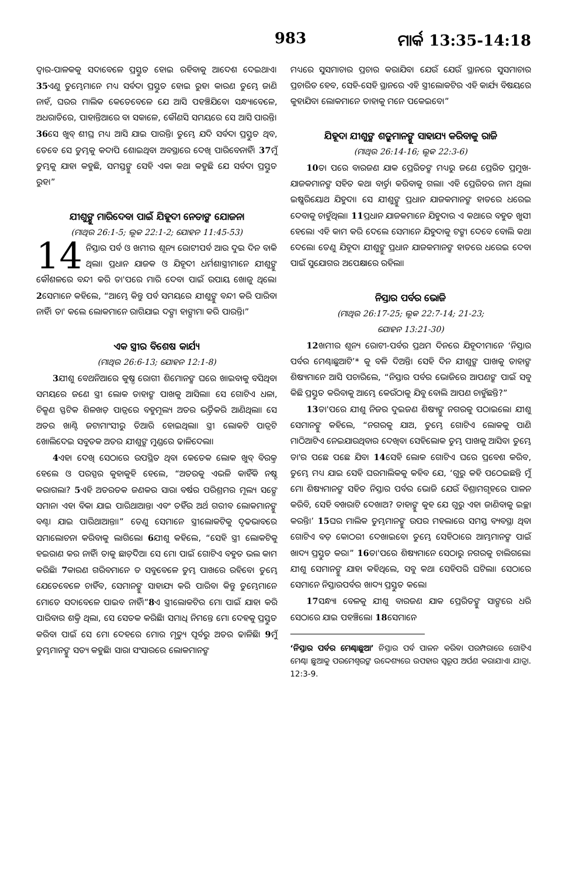983 ମାର୍କ 13:35-14:18
ଦ୍ୱାର-ପାଳକକୁ ସଦାବେଳେ ପ୍ରସ୍ତୁତ ହୋଇ ରହିବାକୁ ଆଦେଶ ଦେଇଥାଏ। 35ଏଣୁ ତୁମ୍ଭେମାନେ ମଧ୍ୟ ସର୍ବଦା ପ୍ରସ୍ତୁତ ହୋଇ ରୁହ। କାରଣ ତୁମ୍ଭେ ଜାଣି ନାହଁ, ଘରର ମାଲିକ କେତେବେଳେ ଯେ ଆସି ପହଞ୍ଚିଯିବେ। ସନ୍ଧ୍ୟାବେଳେ, ଅଧରାତିରେ, ପାହାନ୍ତିଆରେ ବା ସକାଳେ, କୌଣସି ସମୟରେ ସେ ଆସି ପାରନ୍ତି। 36ସେ ଖୁବ୍ ଶୀଘ୍ର ମଧ୍ୟ ଆସି ଯାଇ ପାରନ୍ତି। ତୁମ୍ଭେ ଯଦି ସର୍ବଦା ପ୍ରସ୍ତୁତ ଥିବ, ତେବେ ସେ ତୁମ୍ଭକୁ କଦାପି ଶୋଇଥିବା ଅବସ୍ଥାରେ ଦେଖି ପାରିବେନାହିଁ। 37ମୁଁ ତୁମ୍ଭକୁ ଯାହା କହୁଛି, ସମସ୍ତଙ୍କୁ ସେହି ଏକା କଥା କହୁଛି ଯେ ସର୍ବଦା ପ୍ରସ୍ତୁତ ରୁହ।”
ଯୀଶୁଙ୍କୁ ମାରିଦେବା ପାଇଁ ଯିହୂଦୀ ନେତାଙ୍କ ଯୋଜନା
(ମାଥିଉ 26:1-5; ଲୂକ 22:1-2; ଯୋହନ 11:45-53)
14 ନିସ୍ତାର ପର୍ବ ଓ ଖମୀର ଶୂନ୍ୟ ରୋଟୀପର୍ବ ଆଉ ଦୁଇ ଦିନ ବାକି ଥିଲା। ପ୍ରଧାନ ଯାଜକ ଓ ଯିହୂଦୀ ଧର୍ମଶାସ୍ତ୍ରୀମାନେ ଯୀଶୁଙ୍କୁ କୌଶଳରେ ବନ୍ଦୀ କରି ତା'ପରେ ମାରି ଦେବା ପାଇଁ ଉପାୟ ଖୋଜୁ ଥିଲେ। 2ସେମାନେ କହିଲେ, “ଆମ୍ଭେ କିନ୍ତୁ ପର୍ବ ସମୟରେ ଯୀଶୁଙ୍କୁ ବନ୍ଦୀ କରି ପାରିବା ନାହିଁ। ତା' କଲେ ଲୋକମାନେ ରାଗିଯାଇ ଦଙ୍ଗା ହାଙ୍ଗାମା କରି ପାରନ୍ତି।”
ଏକ ସ୍ତ୍ରୀର ବିଶେଷ କାର୍ଯ୍ୟ
(ମାଥିଉ 26:6-13; ଯୋହନ 12:1-8)
3ଯୀଶୁ ବେଥନିଆରେ କୁଷ୍ଠ ରୋଗୀ ଶିମୋନଙ୍କ ଘରେ ଖାଇବାକୁ ବସିଥିବା ସମୟରେ ଜଣେ ସ୍ତ୍ରୀ ଲୋକ ତାହାଙ୍କ ପାଖକୁ ଆସିଲା। ସେ ଗୋଟିଏ ଧଳା, ଚିକ୍କଣ ସ୍ଫଟିକ ଶିଳଖଡ଼ ପାତ୍ରରେ ବହୁମୂଲ୍ୟ ଅତର ଭର୍ତ୍ତିକରି ଆଣିଥିଲା। ସେ ଅତର ଖାଣ୍ଟି ଜଟାମାଂସୀରୁ ତିଆରି ହୋଇଥିଲା। ସ୍ତ୍ରୀ ଲୋକଟି ପାତ୍ରଟି ଖୋଲିଦେଇ ସବୁତକ ଅତର ଯୀଶୁଙ୍କ ମୁଣ୍ଡରେ ଢାଳିଦେଲା।
4ଏହା ଦେଖି ସେଠାରେ ଉପସ୍ଥିତ ଥିବା କେତେକ ଲୋକ ଖୁବ୍ ବିରକ୍ତ ହେଲେ ଓ ପରସ୍ପର କୁହାକୁହି ହେଲେ, “ଅତରକୁ ଏଭଳି କାହିଁକି ନଷ୍ଟ କରାଗଲା? 5ଏହି ଅତରତକ ଜଣକର ସାରା ବର୍ଷର ପରିଶ୍ରମର ମୂଲ୍ୟ ସଙ୍ଗେ ସମାନ। ଏହା ବିକା ଯାଇ ପାରିଥାଆନ୍ତା ଏବଂ ତହିଁର ଅର୍ଥ ଗରୀବ ଲୋକମାନଙ୍କୁ ବଣ୍ଟା ଯାଇ ପାରିଥାଆନ୍ତା।” ତେଣୁ ସେମାନେ ସ୍ତ୍ରୀଲୋକଟିକୁ ଦୃଢଭାବରେ ସମାଲୋଚନା କରିବାକୁ ଲାଗିଲେ। 6ଯୀଶୁ କହିଲେ, “ସେହି ସ୍ତ୍ରୀ ଲୋକଟିକୁ ହଇରାଣ କର ନାହିଁ। ତାକୁ ଛାଡ଼ିଦିଅ। ସେ ମୋ ପାଇଁ ଗୋଟିଏ ବହୁତ ଭଲ କାମ କରିଛି। 7କାରଣ ଗରିବମାନେ ତ ସବୁବେଳେ ତୁମ୍ଭ ପାଖରେ ରହିବେ। ତୁମ୍ଭେ ଯେତେବେଳେ ଚାହିଁବ, ସେମାନଙ୍କୁ ସାହାଯ୍ୟ କରି ପାରିବ। କିନ୍ତୁ ତୁମ୍ଭେମାନେ ମୋତେ ସଦାବେଳେ ପାଇବ ନାହିଁ।”8ଏ ସ୍ତ୍ରୀଲୋକଟିର ମୋ ପାଇଁ ଯାହା କରି ପାରିବାର ଶକ୍ତି ଥିଲା, ସେ ସେତକ କରିଛି। ସମାଧି ନିମନ୍ତେ ମୋ ଦେହକୁ ପ୍ରସ୍ତୁତ କରିବା ପାଇଁ ସେ ମୋ ଦେହରେ ମୋର ମୃତ୍ୟୁ ପୂର୍ବରୁ ଅତର ଢାଳିଛି। 9ମୁଁ ତୁମ୍ଭମାନଙ୍କୁ ସତ୍ୟ କହୁଛି। ସାରା ସଂସାରରେ ଲୋକମାନଙ୍କ
ମଧ୍ୟରେ ସୁସମାଚାର ପ୍ରଚାର କରାଯିବ। ଯେଉଁ ଯେଉଁ ସ୍ଥାନରେ ସୁସମାଚାର ପ୍ରଚାରିତ ହେବ, ସେହି-ସେହି ସ୍ଥାନରେ ଏହି ସ୍ତ୍ରୀଲୋକଟିର ଏହି କାର୍ଯ୍ୟ ବିଷୟରେ କୁହାଯିବ। ଲୋକମାନେ ତାହାକୁ ମନେ ପକେଇବେ।”
ଯିହୂଦା ଯୀଶୁଙ୍କ ଶତ୍ରୁମାନଙ୍କୁ ସାହାଯ୍ୟ କରିବାକୁ ରାଜି
(ମାଥିଉ 26:14-16; ଲୂକ 22:3-6)
10ତା ପରେ ବାରଜଣ ଯାକ ପ୍ରେରିତଙ୍କ ମଧ୍ୟରୁ ଜଣେ ପ୍ରେରିତ ପ୍ରମୁଖ-ଯାଜକମାନଙ୍କ ସହିତ କଥା ବାର୍ତ୍ତା କରିବାକୁ ଗଲା। ଏହି ପ୍ରେରିତର ନାମ ଥିଲା ଇଷ୍କରିୟୋଥ ଯିହୁଦା। ସେ ଯୀଶୁଙ୍କୁ ପ୍ରଧାନ ଯାଜକମାନଙ୍କ ହାତରେ ଧରେଇ ଦେବାକୁ ଚାହୁଁଥିଲା। 11ପ୍ରଧାନ ଯାଜକମାନେ ଯିହୁଦାର ଏ କଥାରେ ବହୁତ ଖୁସୀ ହେଲେ। ଏହି କାମ କରି ଦେଲେ ସେମାନେ ଯିହୁଦାକୁ ଟଙ୍କା ଦେବେ ବୋଲି କଥା ଦେଲେ। ତେଣୁ ଯିହୂଦା ଯୀଶୁଙ୍କୁ ପ୍ରଧାନ ଯାଜକମାନଙ୍କ ହାତରେ ଧରେଇ ଦେବା ପାଇଁ ସୁଯୋଗର ଅପେକ୍ଷାରେ ରହିଲା।
ନିସ୍ତାର ପର୍ବର ଭୋଜି
(ମାଥିଉ 26:17-25; ଲୂକ 22:7-14; 21-23;
ଯୋହନ 13:21-30)
12ଖମୀର ଶୂନ୍ୟ ରୋଟୀ-ପର୍ବର ପ୍ରଥମ ଦିନରେ ଯିହୂଦୀମାନେ ‘ନିସ୍ତାର ପର୍ବର ମେଣ୍ଢାଛୁଆଟି’* କୁ ବଳି ଦିଅନ୍ତି। ସେହି ଦିନ ଯୀଶୁଙ୍କ ପାଖକୁ ତାହାଙ୍କ ଶିଷ୍ୟମାନେ ଆସି ପଚାରିଲେ, “ନିସ୍ତାର ପର୍ବର ଭୋଜିରେ ଆପଣଙ୍କ ପାଇଁ ସବୁ କିଛି ପ୍ରସ୍ତୁତ କରିବାକୁ ଆମ୍ଭେ କେଉଁଠାକୁ ଯିବୁ ବୋଲି ଆପଣ ଚାହୁଁଛନ୍ତି?”
13ତା'ପରେ ଯୀଶୁ ନିଜର ଦୁଇଜଣ ଶିଷ୍ୟଙ୍କୁ ନଗରକୁ ପଠାଇଲେ। ଯୀଶୁ ସେମାନଙ୍କୁ କହିଲେ, “ନଗରକୁ ଯାଅ, ତୁମ୍ଭେ ଗୋଟିଏ ଲୋକକୁ ପାଣି ମାଠିଆଟିଏ ନେଇଯାଉଥିବାର ଦେଖିବ। ସେହିଲୋକ ତୁମ୍ଭ ପାଖକୁ ଆସିବ। ତୁମ୍ଭେ ତା'ର ପଛେ ପଛେ ଯିବ। 14ସେହି ଲୋକ ଗୋଟିଏ ଘରେ ପ୍ରବେଶ କରିବ, ତୁମ୍ଭେ ମଧ୍ୟ ଯାଇ ସେହି ଘରମାଲିକକୁ କହିବ ଯେ, ‘ଗୁରୁ କହି ପଠେଇଛନ୍ତି ମୁଁ ମୋ ଶିଷ୍ୟମାନଙ୍କ ସହିତ ନିସ୍ତାର ପର୍ବର ଭୋଜି ଯେଉଁ ବିଶ୍ରାମଗୃହରେ ପାଳନ କରିବି, ସେହି ବଖରାଟି ଦେଖାଅ? ତାହାଙ୍କୁ କୁହ ଯେ ଗୁରୁ ଏହା ଜାଣିବାକୁ ଇଚ୍ଛା କରନ୍ତି।’ 15ଘର ମାଲିକ ତୁମ୍ଭମାନଙ୍କୁ ଉପର ମହଲାରେ ସମସ୍ତ ବ୍ୟବସ୍ଥା ଥିବା ଗୋଟିଏ ବଡ଼ କୋଠରୀ ଦେଖାଇବେ। ତୁମ୍ଭେ ସେହିଠାରେ ଆମ୍ଭମାନଙ୍କ ପାଇଁ ଖାଦ୍ୟ ପ୍ରସ୍ତୁତ କର।” 16ତା'ପରେ ଶିଷ୍ୟମାନେ ସେଠାରୁ ନଗରକୁ ଚାଲିଗଲେ। ଯୀଶୁ ସେମାନଙ୍କୁ ଯାହା କହିଥିଲେ, ସବୁ କଥା ସେହିପରି ଘଟିଲା। ସେଠାରେ ସେମାନେ ନିସ୍ତାରପର୍ବର ଖାଦ୍ୟ ପ୍ରସ୍ତୁତ କଲେ।
17ସନ୍ଧ୍ୟା ବେଳକୁ ଯୀଶୁ ବାରଜଣ ଯାକ ପ୍ରେରିତଙ୍କୁ ସାଙ୍ଗରେ ଧରି ସେଠାରେ ଯାଇ ପହଞ୍ଚିଲେ। 18ସେମାନେ
‘ନିସ୍ତାର ପର୍ବର ମେଣ୍ଢାଛୁଆ’ ନିସ୍ତାର ପର୍ବ ପାଳନ କରିବା ପରମ୍ପରାରେ ଗୋଟିଏ ମେଣ୍ଢା ଛୁଆକୁ ପରମେଶ୍ୱରଙ୍କ ଉଦ୍ଦେଶ୍ୟରେ ଉପହାର ସ୍ୱରୂପ ଅର୍ପଣ କରାଯାଏ। ଯାତ୍ରା. 12:3-9.